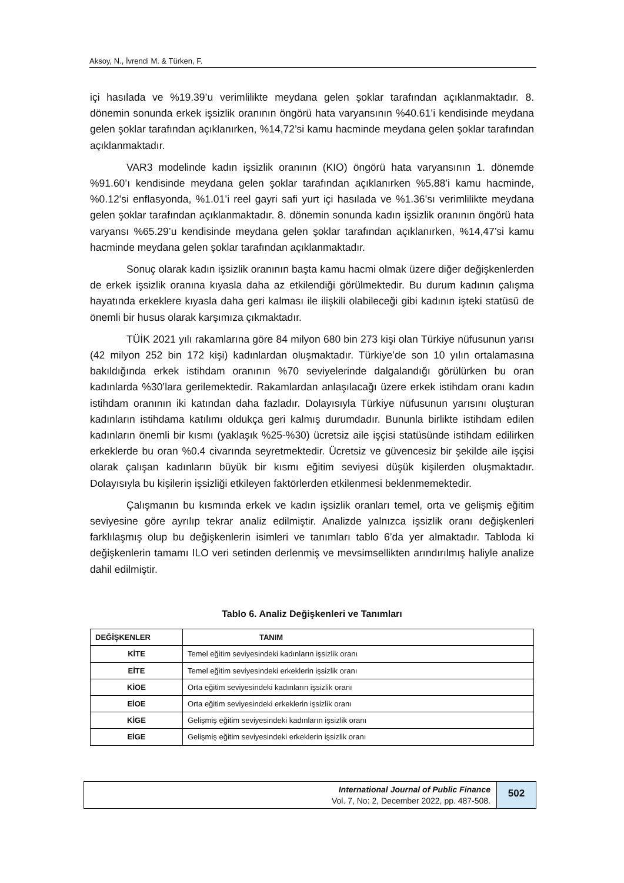Aksoy, N., İvrendi M. & Türken, F.
içi hasılada ve %19.39’u verimlilikte meydana gelen şoklar tarafından açıklanmaktadır. 8. dönemin sonunda erkek işsizlik oranının öngörü hata varyansının %40.61’i kendisinde meydana gelen şoklar tarafından açıklanırken, %14,72’si kamu hacminde meydana gelen şoklar tarafından açıklanmaktadır.
VAR3 modelinde kadın işsizlik oranının (KIO) öngörü hata varyansının 1. dönemde %91.60’ı kendisinde meydana gelen şoklar tarafından açıklanırken %5.88’i kamu hacminde, %0.12’si enflasyonda, %1.01’i reel gayri safi yurt içi hasılada ve %1.36’sı verimlilikte meydana gelen şoklar tarafından açıklanmaktadır. 8. dönemin sonunda kadın işsizlik oranının öngörü hata varyansı %65.29’u kendisinde meydana gelen şoklar tarafından açıklanırken, %14,47’si kamu hacminde meydana gelen şoklar tarafından açıklanmaktadır.
Sonuç olarak kadın işsizlik oranının başta kamu hacmi olmak üzere diğer değişkenlerden de erkek işsizlik oranına kıyasla daha az etkilendiği görülmektedir. Bu durum kadının çalışma hayatında erkeklere kıyasla daha geri kalması ile ilişkili olabileceği gibi kadının işteki statüsü de önemli bir husus olarak karşımıza çıkmaktadır.
TÜİK 2021 yılı rakamlarına göre 84 milyon 680 bin 273 kişi olan Türkiye nüfusunun yarısı (42 milyon 252 bin 172 kişi) kadınlardan oluşmaktadır. Türkiye’de son 10 yılın ortalamasına bakıldığında erkek istihdam oranının %70 seviyelerinde dalgalandığı görülürken bu oran kadınlarda %30’lara gerilemektedir. Rakamlardan anlaşılacağı üzere erkek istihdam oranı kadın istihdam oranının iki katından daha fazladır. Dolayısıyla Türkiye nüfusunun yarısını oluşturan kadınların istihdama katılımı oldukça geri kalmış durumdadır. Bununla birlikte istihdam edilen kadınların önemli bir kısmı (yaklaşık %25-%30) ücretsiz aile işçisi statüsünde istihdam edilirken erkeklerde bu oran %0.4 civarında seyretmektedir. Ücretsiz ve güvencesiz bir şekilde aile işçisi olarak çalışan kadınların büyük bir kısmı eğitim seviyesi düşük kişilerden oluşmaktadır. Dolayısıyla bu kişilerin işsizliği etkileyen faktörlerden etkilenmesi beklenmemektedir.
Çalışmanın bu kısmında erkek ve kadın işsizlik oranları temel, orta ve gelişmiş eğitim seviyesine göre ayrılıp tekrar analiz edilmiştir. Analizde yalnızca işsizlik oranı değişkenleri farklılaşmış olup bu değişkenlerin isimleri ve tanımları tablo 6’da yer almaktadır. Tabloda ki değişkenlerin tamamı ILO veri setinden derlenmiş ve mevsimsellikten arındırılmış haliyle analize dahil edilmiştir.
Tablo 6. Analiz Değişkenleri ve Tanımları
| DEĞİŞKENLER | TANIM |
| --- | --- |
| KİTE | Temel eğitim seviyesindeki kadınların işsizlik oranı |
| EİTE | Temel eğitim seviyesindeki erkeklerin işsizlik oranı |
| KİOE | Orta eğitim seviyesindeki kadınların işsizlik oranı |
| EİOE | Orta eğitim seviyesindeki erkeklerin işsizlik oranı |
| KİGE | Gelişmiş eğitim seviyesindeki kadınların işsizlik oranı |
| EİGE | Gelişmiş eğitim seviyesindeki erkeklerin işsizlik oranı |
International Journal of Public Finance
Vol. 7, No: 2, December 2022, pp. 487-508.
502